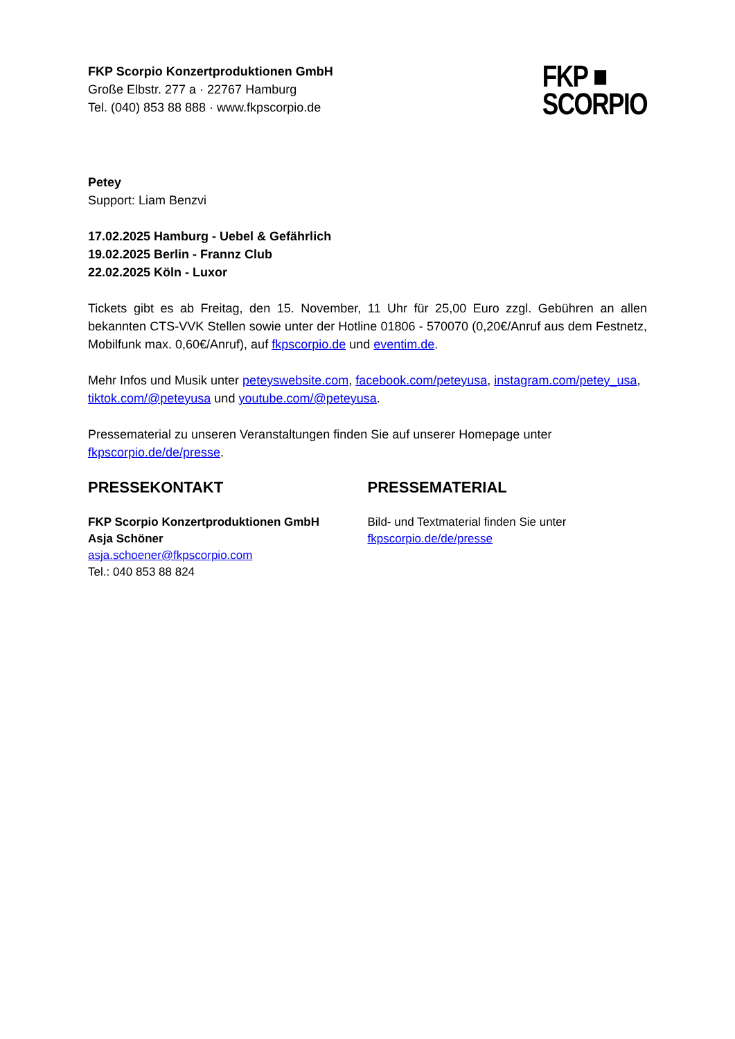FKP Scorpio Konzertproduktionen GmbH
Große Elbstr. 277 a · 22767 Hamburg
Tel. (040) 853 88 888 · www.fkpscorpio.de
FKP ■
SCORPIO
Petey
Support: Liam Benzvi
17.02.2025 Hamburg - Uebel & Gefährlich
19.02.2025 Berlin - Frannz Club
22.02.2025 Köln - Luxor
Tickets gibt es ab Freitag, den 15. November, 11 Uhr für 25,00 Euro zzgl. Gebühren an allen bekannten CTS-VVK Stellen sowie unter der Hotline 01806 - 570070 (0,20€/Anruf aus dem Festnetz, Mobilfunk max. 0,60€/Anruf), auf fkpscorpio.de und eventim.de.
Mehr Infos und Musik unter peteyswebsite.com, facebook.com/peteyusa, instagram.com/petey_usa, tiktok.com/@peteyusa und youtube.com/@peteyusa.
Pressematerial zu unseren Veranstaltungen finden Sie auf unserer Homepage unter fkpscorpio.de/de/presse.
PRESSEKONTAKT
FKP Scorpio Konzertproduktionen GmbH
Asja Schöner
asja.schoener@fkpscorpio.com
Tel.: 040 853 88 824
PRESSEMATERIAL
Bild- und Textmaterial finden Sie unter
fkpscorpio.de/de/presse